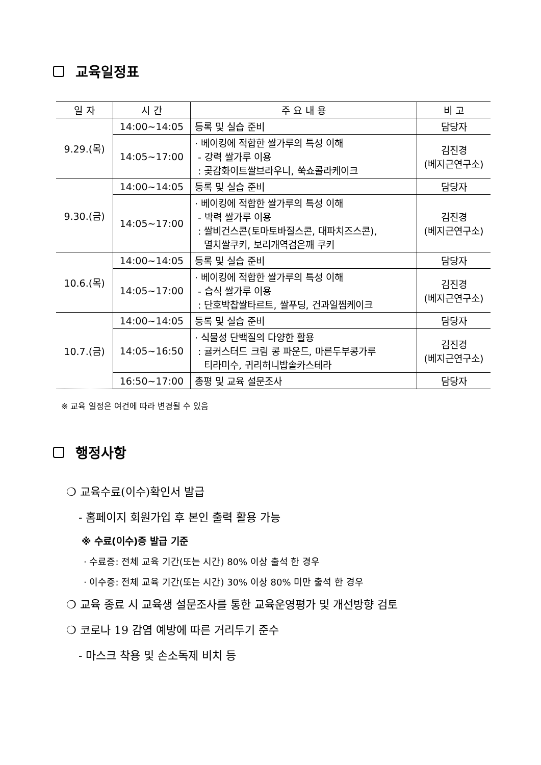교육일정표
| 일 자 | 시 간 | 주 요 내 용 | 비 고 |
| --- | --- | --- | --- |
| 9.29.(목) | 14:00~14:05 | 등록 및 실습 준비 | 담당자 |
| | 14:05~17:00 | · 베이킹에 적합한 쌀가루의 특성 이해 - 강력 쌀가루 이용 : 곶감화이트쌀브라우니, 쑥쇼콜라케이크 | 김진경 (베지근연구소) |
| 9.30.(금) | 14:00~14:05 | 등록 및 실습 준비 | 담당자 |
| | 14:05~17:00 | · 베이킹에 적합한 쌀가루의 특성 이해 - 박력 쌀가루 이용 : 쌀비건스콘(토마토바질스콘, 대파치즈스콘), 멸치쌀쿠키, 보리개역검은깨 쿠키 | 김진경 (베지근연구소) |
| 10.6.(목) | 14:00~14:05 | 등록 및 실습 준비 | 담당자 |
| | 14:05~17:00 | · 베이킹에 적합한 쌀가루의 특성 이해 - 습식 쌀가루 이용 : 단호박찹쌀타르트, 쌀푸딩, 건과일찜케이크 | 김진경 (베지근연구소) |
| 10.7.(금) | 14:00~14:05 | 등록 및 실습 준비 | 담당자 |
| | 14:05~16:50 | · 식물성 단백질의 다양한 활용 : 귤커스터드 크림 콩 파운드, 마른두부콩가루 티라미수, 귀리허니밥솥카스테라 | 김진경 (베지근연구소) |
| | 16:50~17:00 | 총평 및 교육 설문조사 | 담당자 |
※ 교육 일정은 여건에 따라 변경될 수 있음
행정사항
❍ 교육수료(이수)확인서 발급
- 홈페이지 회원가입 후 본인 출력 활용 가능
※ 수료(이수)증 발급 기준
· 수료증: 전체 교육 기간(또는 시간) 80% 이상 출석 한 경우
· 이수증: 전체 교육 기간(또는 시간) 30% 이상 80% 미만 출석 한 경우
❍ 교육 종료 시 교육생 설문조사를 통한 교육운영평가 및 개선방향 검토
❍ 코로나 19 감염 예방에 따른 거리두기 준수
- 마스크 착용 및 손소독제 비치 등